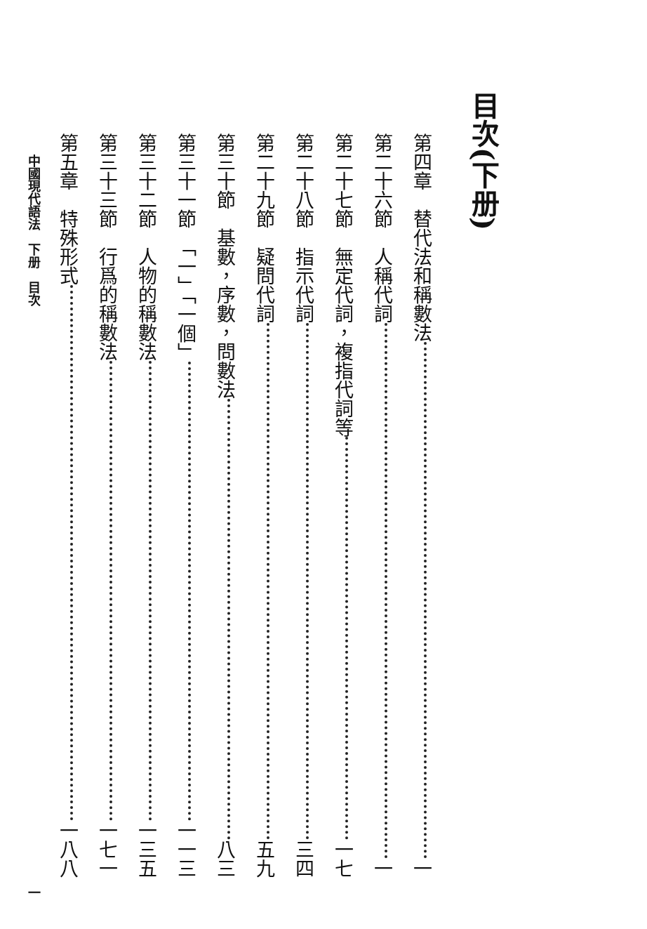目次(下册)
第四章　替代法和稱數法 一
第二十六節　人稱代詞 一
第二十七節　無定代詞，複指代詞等 一七
第二十八節　指示代詞 三四
第二十九節　疑問代詞 五九
第三十節　基數，序數，問數法 八三
第三十一節　「一」「一個」 一一三
第三十二節　人物的稱數法 一三五
第三十三節　行爲的稱數法 一七一
第五章　特殊形式 一八八
中國現代語法　下册　目次 一